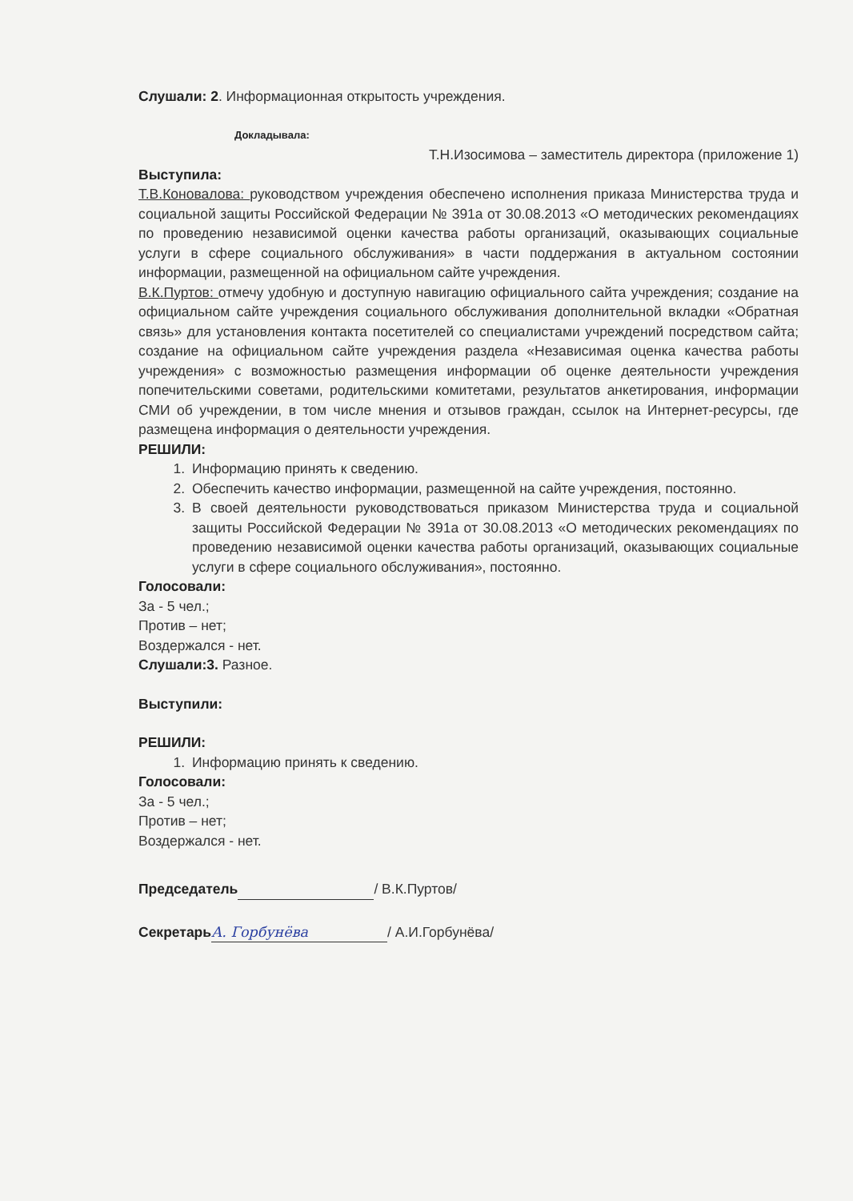Слушали: 2. Информационная открытость учреждения.
Докладывала:
Т.Н.Изосимова – заместитель директора (приложение 1)
Выступила:
Т.В.Коновалова: руководством учреждения обеспечено исполнения приказа Министерства труда и социальной защиты Российской Федерации № 391а от 30.08.2013 «О методических рекомендациях по проведению независимой оценки качества работы организаций, оказывающих социальные услуги в сфере социального обслуживания» в части поддержания в актуальном состоянии информации, размещенной на официальном сайте учреждения.
В.К.Пуртов: отмечу удобную и доступную навигацию официального сайта учреждения; создание на официальном сайте учреждения социального обслуживания дополнительной вкладки «Обратная связь» для установления контакта посетителей со специалистами учреждений посредством сайта; создание на официальном сайте учреждения раздела «Независимая оценка качества работы учреждения» с возможностью размещения информации об оценке деятельности учреждения попечительскими советами, родительскими комитетами, результатов анкетирования, информации СМИ об учреждении, в том числе мнения и отзывов граждан, ссылок на Интернет-ресурсы, где размещена информация о деятельности учреждения.
РЕШИЛИ:
1. Информацию принять к сведению.
2. Обеспечить качество информации, размещенной на сайте учреждения, постоянно.
3. В своей деятельности руководствоваться приказом Министерства труда и социальной защиты Российской Федерации № 391а от 30.08.2013 «О методических рекомендациях по проведению независимой оценки качества работы организаций, оказывающих социальные услуги в сфере социального обслуживания», постоянно.
Голосовали:
За - 5 чел.;
Против – нет;
Воздержался - нет.
Слушали:3. Разное.
Выступили:
РЕШИЛИ:
1. Информацию принять к сведению.
Голосовали:
За - 5 чел.;
Против – нет;
Воздержался - нет.
Председатель / В.К.Пуртов/
Секретарь А. Горбунёва / А.И.Горбунёва/